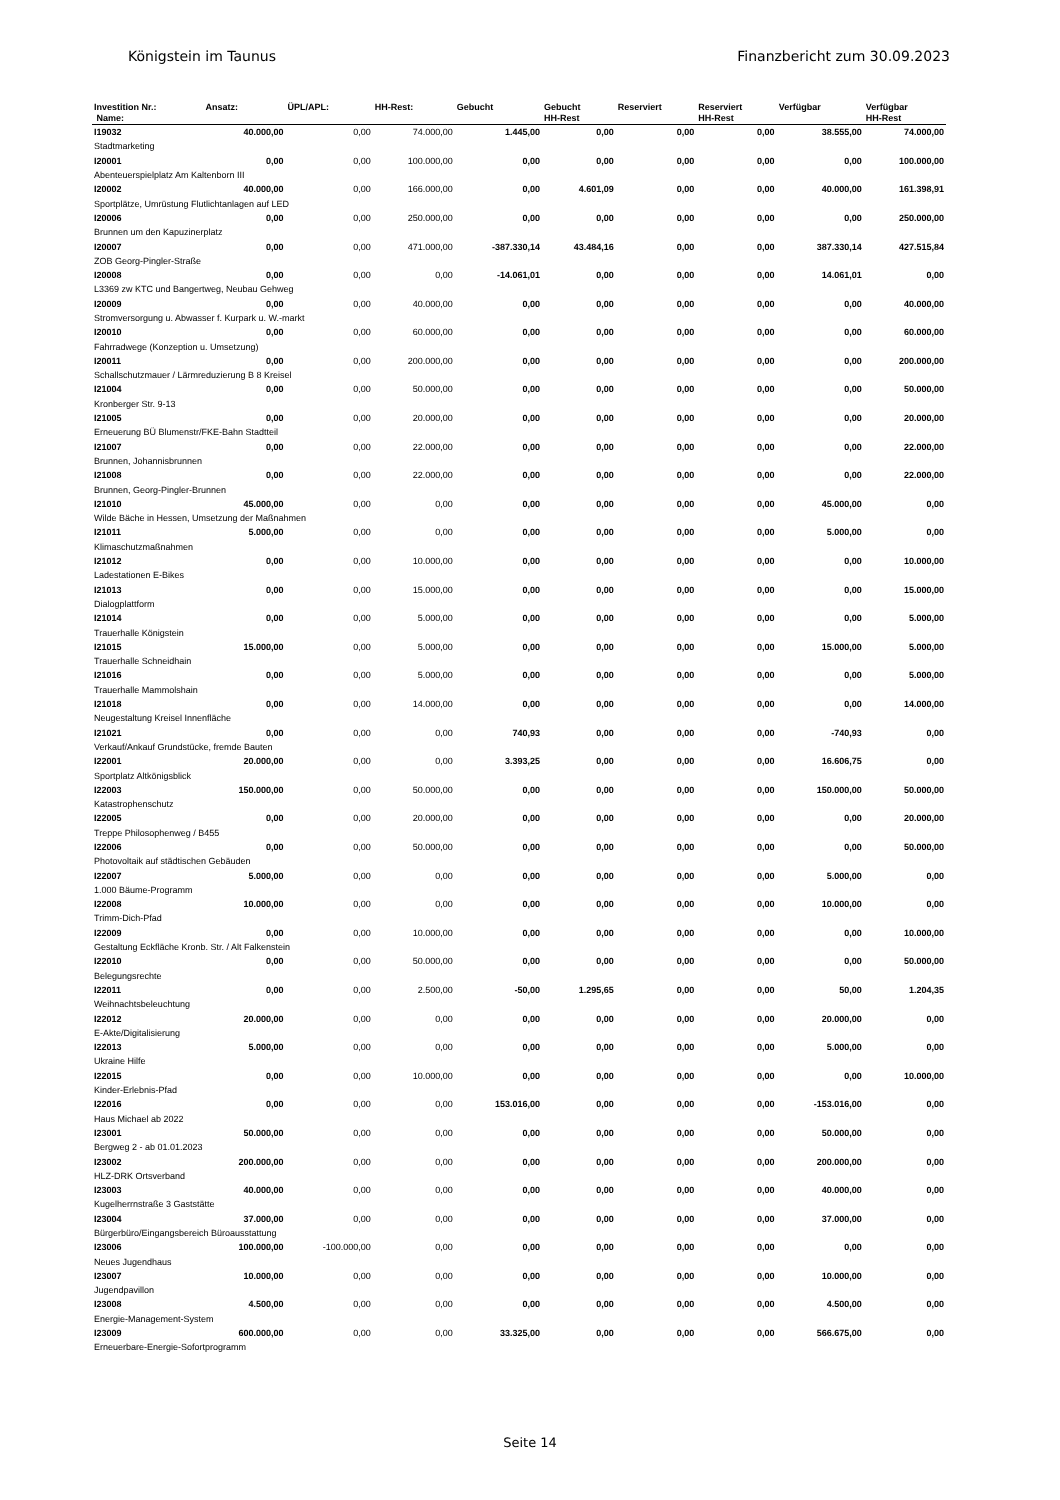Königstein im Taunus Finanzbericht zum 30.09.2023
| Investition Nr.: Name: | Ansatz: | ÜPL/APL: | HH-Rest: | Gebucht | Gebucht HH-Rest | Reserviert | Reserviert HH-Rest | Verfügbar | Verfügbar HH-Rest |
| --- | --- | --- | --- | --- | --- | --- | --- | --- | --- |
| I19032 | 40.000,00 | 0,00 | 74.000,00 | 1.445,00 | 0,00 | 0,00 | 0,00 | 38.555,00 | 74.000,00 |
| Stadtmarketing | | | | | | | | | |
| I20001 | 0,00 | 0,00 | 100.000,00 | 0,00 | 0,00 | 0,00 | 0,00 | 0,00 | 100.000,00 |
| Abenteuerspielplatz Am Kaltenborn III | | | | | | | | | |
| I20002 | 40.000,00 | 0,00 | 166.000,00 | 0,00 | 4.601,09 | 0,00 | 0,00 | 40.000,00 | 161.398,91 |
| Sportplätze, Umrüstung Flutlichtanlagen auf LED | | | | | | | | | |
| I20006 | 0,00 | 0,00 | 250.000,00 | 0,00 | 0,00 | 0,00 | 0,00 | 0,00 | 250.000,00 |
| Brunnen um den Kapuzinerplatz | | | | | | | | | |
| I20007 | 0,00 | 0,00 | 471.000,00 | -387.330,14 | 43.484,16 | 0,00 | 0,00 | 387.330,14 | 427.515,84 |
| ZOB Georg-Pingler-Straße | | | | | | | | | |
| I20008 | 0,00 | 0,00 | 0,00 | -14.061,01 | 0,00 | 0,00 | 0,00 | 14.061,01 | 0,00 |
| L3369 zw KTC und Bangertweg, Neubau Gehweg | | | | | | | | | |
| I20009 | 0,00 | 0,00 | 40.000,00 | 0,00 | 0,00 | 0,00 | 0,00 | 0,00 | 40.000,00 |
| Stromversorgung u. Abwasser f. Kurpark u. W.-markt | | | | | | | | | |
| I20010 | 0,00 | 0,00 | 60.000,00 | 0,00 | 0,00 | 0,00 | 0,00 | 0,00 | 60.000,00 |
| Fahrradwege (Konzeption u. Umsetzung) | | | | | | | | | |
| I20011 | 0,00 | 0,00 | 200.000,00 | 0,00 | 0,00 | 0,00 | 0,00 | 0,00 | 200.000,00 |
| Schallschutzmauer / Lärmreduzierung B 8 Kreisel | | | | | | | | | |
| I21004 | 0,00 | 0,00 | 50.000,00 | 0,00 | 0,00 | 0,00 | 0,00 | 0,00 | 50.000,00 |
| Kronberger Str. 9-13 | | | | | | | | | |
| I21005 | 0,00 | 0,00 | 20.000,00 | 0,00 | 0,00 | 0,00 | 0,00 | 0,00 | 20.000,00 |
| Erneuerung BÜ Blumenstr/FKE-Bahn Stadtteil | | | | | | | | | |
| I21007 | 0,00 | 0,00 | 22.000,00 | 0,00 | 0,00 | 0,00 | 0,00 | 0,00 | 22.000,00 |
| Brunnen, Johannisbrunnen | | | | | | | | | |
| I21008 | 0,00 | 0,00 | 22.000,00 | 0,00 | 0,00 | 0,00 | 0,00 | 0,00 | 22.000,00 |
| Brunnen, Georg-Pingler-Brunnen | | | | | | | | | |
| I21010 | 45.000,00 | 0,00 | 0,00 | 0,00 | 0,00 | 0,00 | 0,00 | 45.000,00 | 0,00 |
| Wilde Bäche in Hessen, Umsetzung der Maßnahmen | | | | | | | | | |
| I21011 | 5.000,00 | 0,00 | 0,00 | 0,00 | 0,00 | 0,00 | 0,00 | 5.000,00 | 0,00 |
| Klimaschutzmaßnahmen | | | | | | | | | |
| I21012 | 0,00 | 0,00 | 10.000,00 | 0,00 | 0,00 | 0,00 | 0,00 | 0,00 | 10.000,00 |
| Ladestationen E-Bikes | | | | | | | | | |
| I21013 | 0,00 | 0,00 | 15.000,00 | 0,00 | 0,00 | 0,00 | 0,00 | 0,00 | 15.000,00 |
| Dialogplattform | | | | | | | | | |
| I21014 | 0,00 | 0,00 | 5.000,00 | 0,00 | 0,00 | 0,00 | 0,00 | 0,00 | 5.000,00 |
| Trauerhalle Königstein | | | | | | | | | |
| I21015 | 15.000,00 | 0,00 | 5.000,00 | 0,00 | 0,00 | 0,00 | 0,00 | 15.000,00 | 5.000,00 |
| Trauerhalle Schneidhain | | | | | | | | | |
| I21016 | 0,00 | 0,00 | 5.000,00 | 0,00 | 0,00 | 0,00 | 0,00 | 0,00 | 5.000,00 |
| Trauerhalle Mammolshain | | | | | | | | | |
| I21018 | 0,00 | 0,00 | 14.000,00 | 0,00 | 0,00 | 0,00 | 0,00 | 0,00 | 14.000,00 |
| Neugestaltung Kreisel Innenfläche | | | | | | | | | |
| I21021 | 0,00 | 0,00 | 0,00 | 740,93 | 0,00 | 0,00 | 0,00 | -740,93 | 0,00 |
| Verkauf/Ankauf Grundstücke, fremde Bauten | | | | | | | | | |
| I22001 | 20.000,00 | 0,00 | 0,00 | 3.393,25 | 0,00 | 0,00 | 0,00 | 16.606,75 | 0,00 |
| Sportplatz Altkönigsblick | | | | | | | | | |
| I22003 | 150.000,00 | 0,00 | 50.000,00 | 0,00 | 0,00 | 0,00 | 0,00 | 150.000,00 | 50.000,00 |
| Katastrophenschutz | | | | | | | | | |
| I22005 | 0,00 | 0,00 | 20.000,00 | 0,00 | 0,00 | 0,00 | 0,00 | 0,00 | 20.000,00 |
| Treppe Philosophenweg / B455 | | | | | | | | | |
| I22006 | 0,00 | 0,00 | 50.000,00 | 0,00 | 0,00 | 0,00 | 0,00 | 0,00 | 50.000,00 |
| Photovoltaik auf städtischen Gebäuden | | | | | | | | | |
| I22007 | 5.000,00 | 0,00 | 0,00 | 0,00 | 0,00 | 0,00 | 0,00 | 5.000,00 | 0,00 |
| 1.000 Bäume-Programm | | | | | | | | | |
| I22008 | 10.000,00 | 0,00 | 0,00 | 0,00 | 0,00 | 0,00 | 0,00 | 10.000,00 | 0,00 |
| Trimm-Dich-Pfad | | | | | | | | | |
| I22009 | 0,00 | 0,00 | 10.000,00 | 0,00 | 0,00 | 0,00 | 0,00 | 0,00 | 10.000,00 |
| Gestaltung Eckfläche Kronb. Str. / Alt Falkenstein | | | | | | | | | |
| I22010 | 0,00 | 0,00 | 50.000,00 | 0,00 | 0,00 | 0,00 | 0,00 | 0,00 | 50.000,00 |
| Belegungsrechte | | | | | | | | | |
| I22011 | 0,00 | 0,00 | 2.500,00 | -50,00 | 1.295,65 | 0,00 | 0,00 | 50,00 | 1.204,35 |
| Weihnachtsbeleuchtung | | | | | | | | | |
| I22012 | 20.000,00 | 0,00 | 0,00 | 0,00 | 0,00 | 0,00 | 0,00 | 20.000,00 | 0,00 |
| E-Akte/Digitalisierung | | | | | | | | | |
| I22013 | 5.000,00 | 0,00 | 0,00 | 0,00 | 0,00 | 0,00 | 0,00 | 5.000,00 | 0,00 |
| Ukraine Hilfe | | | | | | | | | |
| I22015 | 0,00 | 0,00 | 10.000,00 | 0,00 | 0,00 | 0,00 | 0,00 | 0,00 | 10.000,00 |
| Kinder-Erlebnis-Pfad | | | | | | | | | |
| I22016 | 0,00 | 0,00 | 0,00 | 153.016,00 | 0,00 | 0,00 | 0,00 | -153.016,00 | 0,00 |
| Haus Michael ab 2022 | | | | | | | | | |
| I23001 | 50.000,00 | 0,00 | 0,00 | 0,00 | 0,00 | 0,00 | 0,00 | 50.000,00 | 0,00 |
| Bergweg 2 - ab 01.01.2023 | | | | | | | | | |
| I23002 | 200.000,00 | 0,00 | 0,00 | 0,00 | 0,00 | 0,00 | 0,00 | 200.000,00 | 0,00 |
| HLZ-DRK Ortsverband | | | | | | | | | |
| I23003 | 40.000,00 | 0,00 | 0,00 | 0,00 | 0,00 | 0,00 | 0,00 | 40.000,00 | 0,00 |
| Kugelherrnstraße 3 Gaststätte | | | | | | | | | |
| I23004 | 37.000,00 | 0,00 | 0,00 | 0,00 | 0,00 | 0,00 | 0,00 | 37.000,00 | 0,00 |
| Bürgerbüro/Eingangsbereich Büroausstattung | | | | | | | | | |
| I23006 | 100.000,00 | -100.000,00 | 0,00 | 0,00 | 0,00 | 0,00 | 0,00 | 0,00 | 0,00 |
| Neues Jugendhaus | | | | | | | | | |
| I23007 | 10.000,00 | 0,00 | 0,00 | 0,00 | 0,00 | 0,00 | 0,00 | 10.000,00 | 0,00 |
| Jugendpavillon | | | | | | | | | |
| I23008 | 4.500,00 | 0,00 | 0,00 | 0,00 | 0,00 | 0,00 | 0,00 | 4.500,00 | 0,00 |
| Energie-Management-System | | | | | | | | | |
| I23009 | 600.000,00 | 0,00 | 0,00 | 33.325,00 | 0,00 | 0,00 | 0,00 | 566.675,00 | 0,00 |
| Erneuerbare-Energie-Sofortprogramm | | | | | | | | | |
Seite 14